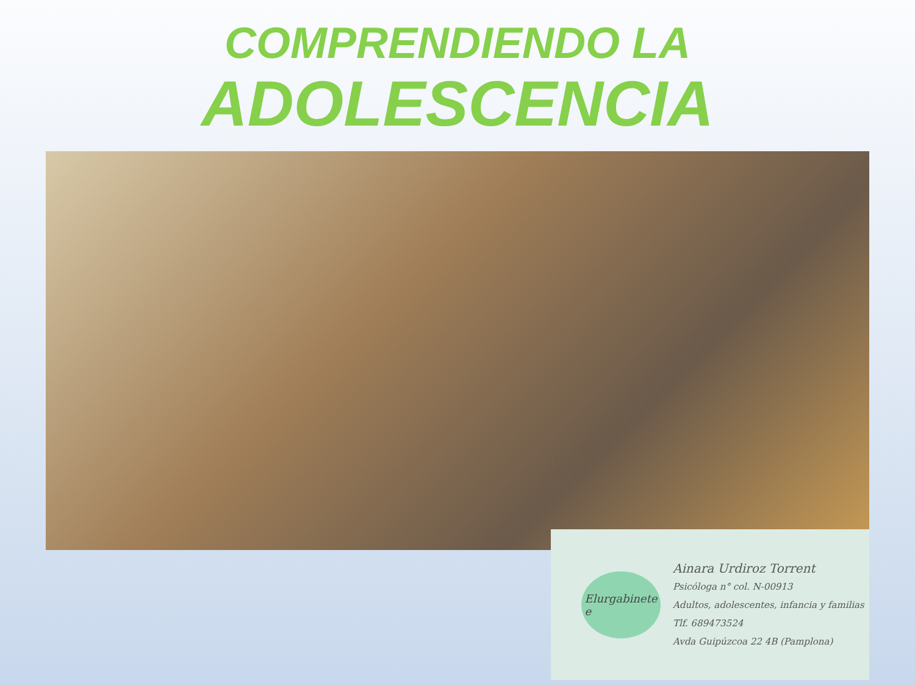COMPRENDIENDO LA
ADOLESCENCIA
Elurgabinete
e
Ainara Urdiroz Torrent
Psicóloga n° col. N-00913
Adultos, adolescentes, infancia y familias
Tlf. 689473524
Avda Guipúzcoa 22 4B (Pamplona)